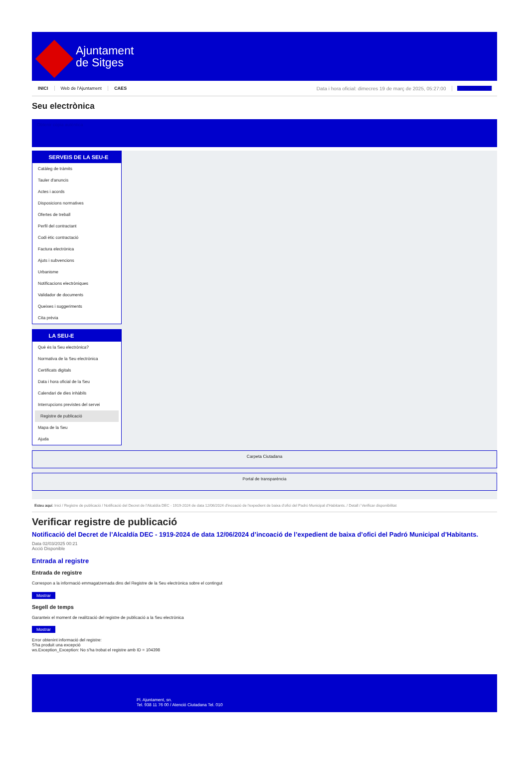Ajuntament
de Sitges
INICI Web de l'Ajuntament CAES Data i hora oficial: dimecres 19 de març de 2025, 05:27:00 Sincronitza
Seu electrònica
Obtenir còpia autèntica
SERVEIS DE LA SEU-E
Catàleg de tràmits
Tauler d'anuncis
Actes i acords
Disposicions normatives
Ofertes de treball
Perfil del contractant
Codi ètic contractació
Factura electrònica
Ajuts i subvencions
Urbanisme
Notificacions electròniques
Validador de documents
Queixes i suggeriments
Cita prèvia
LA SEU-E
Què és la Seu electrònica?
Normativa de la Seu electrònica
Certificats digitals
Data i hora oficial de la Seu
Calendari de dies inhàbils
Interrupcions previstes del servei
Registre de publicació
Mapa de la Seu
Ajuda
Carpeta Ciutadana
Portal de transparència
Esteu aquí: Inici / Registre de publicació / Notificació del Decret de l'Alcaldía DEC - 1919-2024 de data 12/06/2024 d'incoació de l'expedient de baixa d'ofici del Padró Municipal d'Habitants. / Detall / Verificar disponibilitat
Verificar registre de publicació
Notificació del Decret de l’Alcaldía DEC - 1919-2024 de data 12/06/2024 d’incoació de l’expedient de baixa d’ofici del Padró Municipal d’Habitants.
Data 02/03/2025 00:21
Acció Disponible
Entrada al registre
Entrada de registre
Correspon a la informació emmagatzemada dins del Registre de la Seu electrònica sobre el contingut
Mostrar
Segell de temps
Garanteix el moment de realització del registre de publicació a la Seu electrònica
Mostrar
Error obtenint informació del registre:
S'ha produit una excepció
ws.Exception_Exception: No s'ha trobat el registre amb ID = 104398
Pl. Ajuntament, sn.
Tel. 938 11 76 00 / Atenció Ciutadana Tel. 010